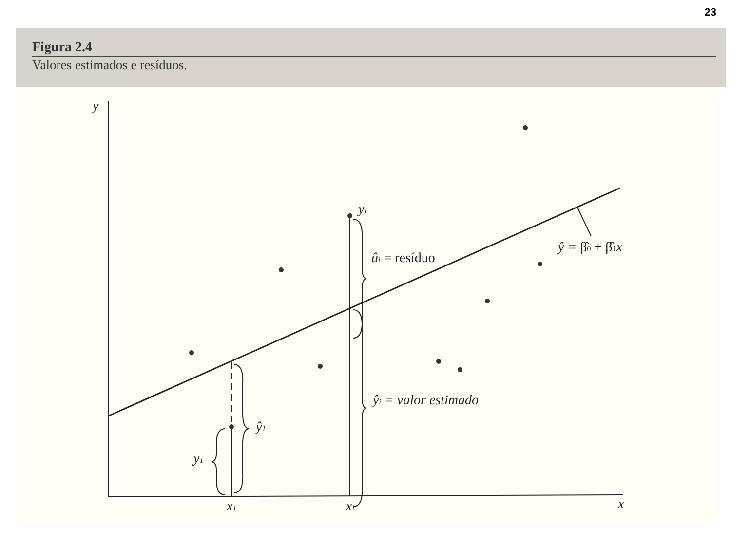23
Figura 2.4
Valores estimados e resíduos.
y
x
x1
xi
yi
ûi = resíduo
ŷi = valor estimado
ŷ1
y1
ŷ = β̂0 + β̂1x